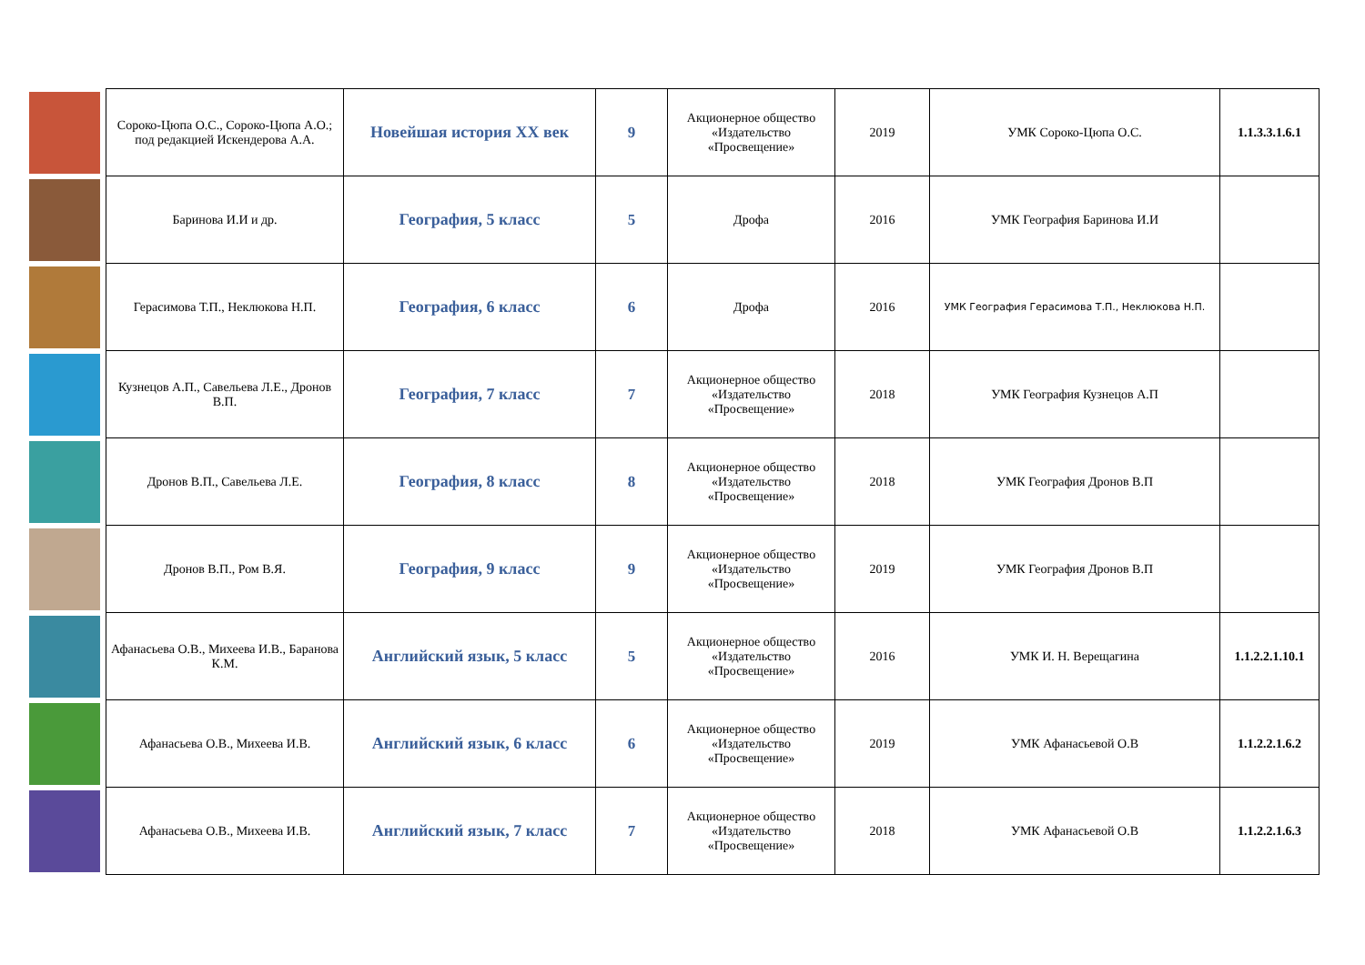| | Сороко-Цюпа О.С., Сороко-Цюпа А.О.; под редакцией Искендерова А.А. | Новейшая история XX век | 9 | Акционерное общество «Издательство «Просвещение» | 2019 | УМК Сороко-Цюпа О.С. | 1.1.3.3.1.6.1 |
| | Баринова И.И и др. | География, 5 класс | 5 | Дрофа | 2016 | УМК География Баринова И.И | |
| | Герасимова Т.П., Неклюкова Н.П. | География, 6 класс | 6 | Дрофа | 2016 | УМК География Герасимова Т.П., Неклюкова Н.П. | |
| | Кузнецов А.П., Савельева Л.Е., Дронов В.П. | География, 7 класс | 7 | Акционерное общество «Издательство «Просвещение» | 2018 | УМК География Кузнецов А.П | |
| | Дронов В.П., Савельева Л.Е. | География, 8 класс | 8 | Акционерное общество «Издательство «Просвещение» | 2018 | УМК География Дронов В.П | |
| | Дронов В.П., Ром В.Я. | География, 9 класс | 9 | Акционерное общество «Издательство «Просвещение» | 2019 | УМК География Дронов В.П | |
| | Афанасьева О.В., Михеева И.В., Баранова К.М. | Английский язык, 5 класс | 5 | Акционерное общество «Издательство «Просвещение» | 2016 | УМК И. Н. Верещагина | 1.1.2.2.1.10.1 |
| | Афанасьева О.В., Михеева И.В. | Английский язык, 6 класс | 6 | Акционерное общество «Издательство «Просвещение» | 2019 | УМК Афанасьевой О.В | 1.1.2.2.1.6.2 |
| | Афанасьева О.В., Михеева И.В. | Английский язык, 7 класс | 7 | Акционерное общество «Издательство «Просвещение» | 2018 | УМК Афанасьевой О.В | 1.1.2.2.1.6.3 |